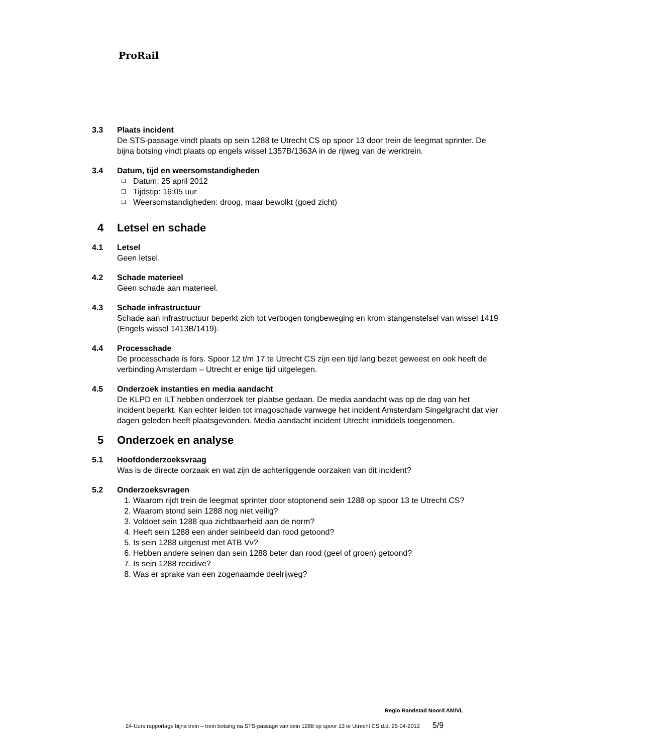ProRail
3.3 Plaats incident
De STS-passage vindt plaats op sein 1288 te Utrecht CS op spoor 13 door trein de leegmat sprinter. De bijna botsing vindt plaats op engels wissel 1357B/1363A in de rijweg van de werktrein.
3.4 Datum, tijd en weersomstandigheden
❑ Datum: 25 april 2012
❑ Tijdstip: 16:05 uur
❑ Weersomstandigheden: droog, maar bewolkt (goed zicht)
4 Letsel en schade
4.1 Letsel
Geen letsel.
4.2 Schade materieel
Geen schade aan materieel.
4.3 Schade infrastructuur
Schade aan infrastructuur beperkt zich tot verbogen tongbeweging en krom stangenstelsel van wissel 1419 (Engels wissel 1413B/1419).
4.4 Processchade
De processchade is fors. Spoor 12 t/m 17 te Utrecht CS zijn een tijd lang bezet geweest en ook heeft de verbinding Amsterdam – Utrecht er enige tijd uitgelegen.
4.5 Onderzoek instanties en media aandacht
De KLPD en ILT hebben onderzoek ter plaatse gedaan. De media aandacht was op de dag van het incident beperkt. Kan echter leiden tot imagoschade vanwege het incident Amsterdam Singelgracht dat vier dagen geleden heeft plaatsgevonden. Media aandacht incident Utrecht inmiddels toegenomen.
5 Onderzoek en analyse
5.1 Hoofdonderzoeksvraag
Was is de directe oorzaak en wat zijn de achterliggende oorzaken van dit incident?
5.2 Onderzoeksvragen
1. Waarom rijdt trein de leegmat sprinter door stoptonend sein 1288 op spoor 13 te Utrecht CS?
2. Waarom stond sein 1288 nog niet veilig?
3. Voldoet sein 1288 qua zichtbaarheid aan de norm?
4. Heeft sein 1288 een ander seinbeeld dan rood getoond?
5. Is sein 1288 uitgerust met ATB Vv?
6. Hebben andere seinen dan sein 1288 beter dan rood (geel of groen) getoond?
7. Is sein 1288 recidive?
8. Was er sprake van een zogenaamde deelrijweg?
Regio Randstad Noord AM/VL
24-Uurs rapportage bijna trein – trein botsing na STS-passage van sein 1288 op spoor 13 te Utrecht CS d.d. 25-04-2012 5/9